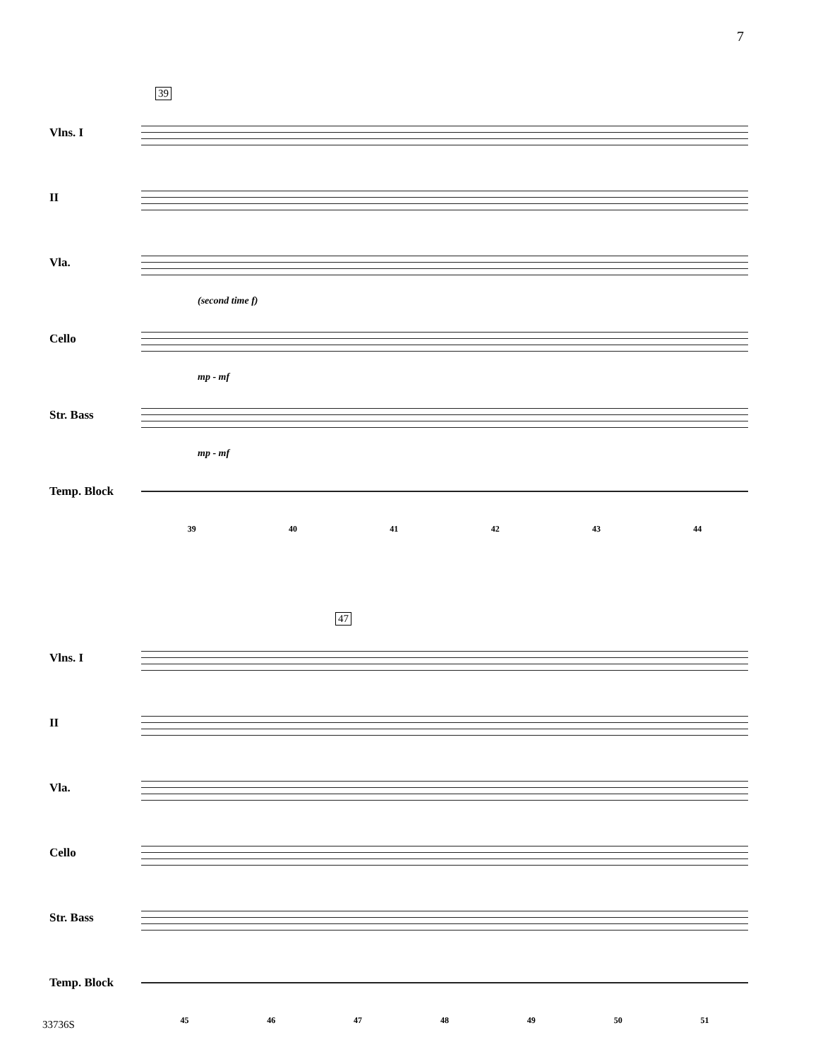7
39
Vlns. I
II
Vla.
(second time f)
Cello
mp - mf
Str. Bass
mp - mf
Temp. Block
39 40 41 42 43 44
47
Vlns. I
II
Vla.
Cello
Str. Bass
Temp. Block
45 46 47 48 49 50 51
33736S